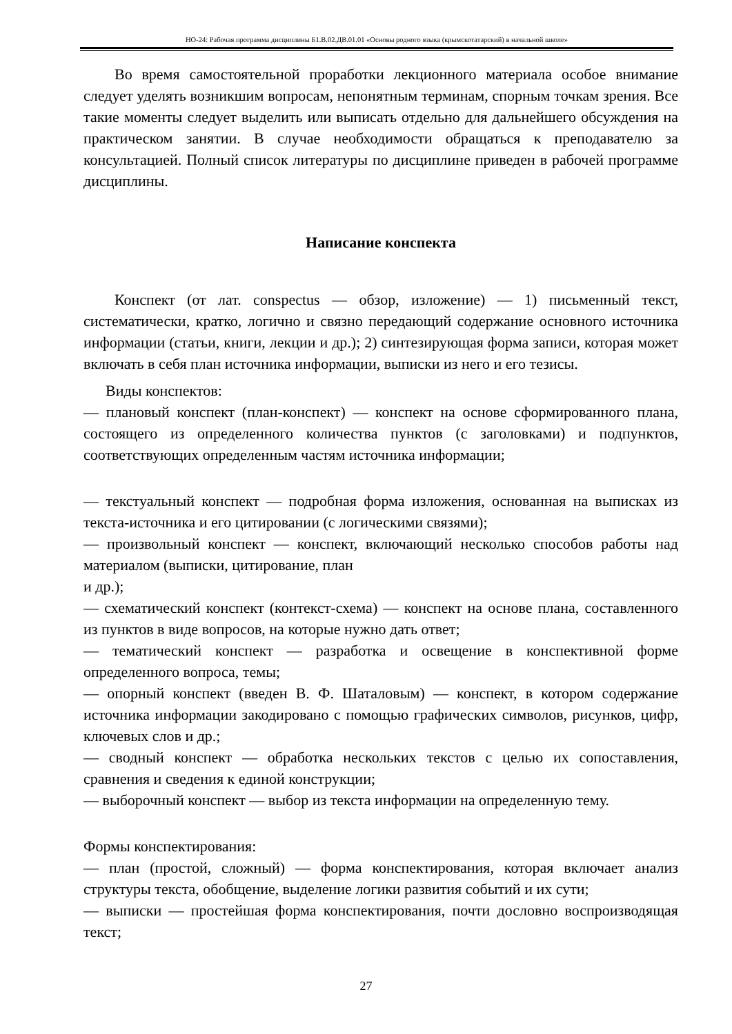НО-24: Рабочая программа дисциплины Б1.В.02.ДВ.01.01 «Основы родного языка (крымскотатарский) в начальной школе»
Во время самостоятельной проработки лекционного материала особое внимание следует уделять возникшим вопросам, непонятным терминам, спорным точкам зрения. Все такие моменты следует выделить или выписать отдельно для дальнейшего обсуждения на практическом занятии. В случае необходимости обращаться к преподавателю за консультацией. Полный список литературы по дисциплине приведен в рабочей программе дисциплины.
Написание конспекта
Конспект (от лат. conspectus — обзор, изложение) — 1) письменный текст, систематически, кратко, логично и связно передающий содержание основного источника информации (статьи, книги, лекции и др.); 2) синтезирующая форма записи, которая может включать в себя план источника информации, выписки из него и его тезисы.
Виды конспектов:
— плановый конспект (план-конспект) — конспект на основе сформированного плана, состоящего из определенного количества пунктов (с заголовками) и подпунктов, соответствующих определенным частям источника информации;
— текстуальный конспект — подробная форма изложения, основанная на выписках из текста-источника и его цитировании (с логическими связями);
— произвольный конспект — конспект, включающий несколько способов работы над материалом (выписки, цитирование, план
и др.);
— схематический конспект (контекст-схема) — конспект на основе плана, составленного из пунктов в виде вопросов, на которые нужно дать ответ;
— тематический конспект — разработка и освещение в конспективной форме определенного вопроса, темы;
— опорный конспект (введен В. Ф. Шаталовым) — конспект, в котором содержание источника информации закодировано с помощью графических символов, рисунков, цифр, ключевых слов и др.;
— сводный конспект — обработка нескольких текстов с целью их сопоставления, сравнения и сведения к единой конструкции;
— выборочный конспект — выбор из текста информации на определенную тему.
Формы конспектирования:
— план (простой, сложный) — форма конспектирования, которая включает анализ структуры текста, обобщение, выделение логики развития событий и их сути;
— выписки — простейшая форма конспектирования, почти дословно воспроизводящая текст;
27